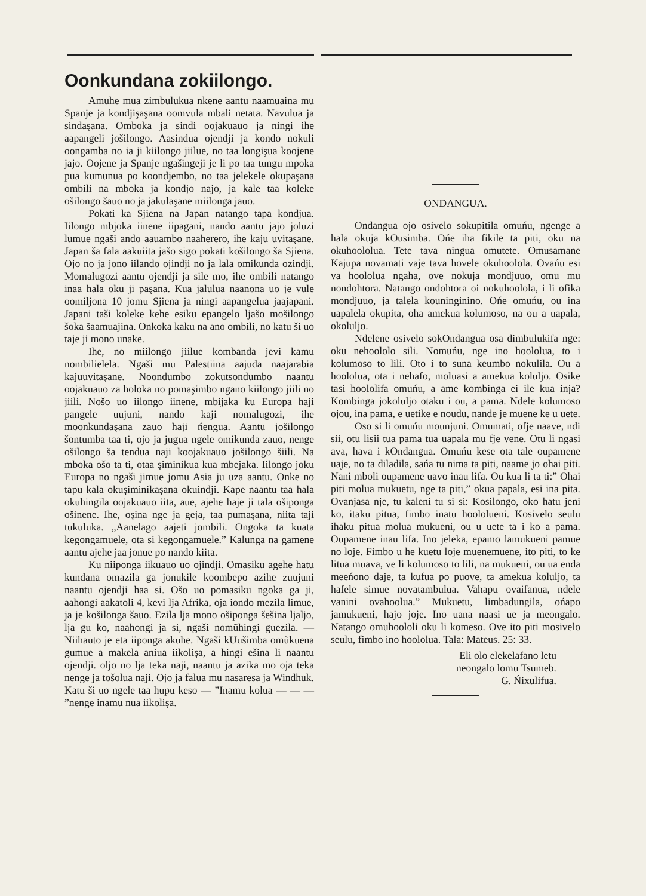Oonkundana zokiilongo.
Amuhe mua zimbulukua nkene aantu naamuaina mu Spanje ja kondjişaşana oomvula mbali netata. Navulua ja sindaşana. Omboka ja sindi oojakuauo ja ningi ihe aapangeli jošilongo. Aasindua ojendji ja kondo nokuli oongamba no ia ji kiilongo jiilue, no taa longişua koojene jajo. Oojene ja Spanje ngašingeji je li po taa tungu mpoka pua kumunua po koondjembo, no taa jelekele okupaşana ombili na mboka ja kondjo najo, ja kale taa koleke ošilongo šauo no ja jakulaşane miilonga jauo.
Pokati ka Sjiena na Japan natango tapa kondjua. Iilongo mbjoka iinene iipagani, nando aantu jajo joluzi lumue ngaši ando aauambo naaherero, ihe kaju uvitaşane. Japan ša fala aakuiita jašo sigo pokati košilongo ša Sjiena. Ojo no ja jono iilando ojindji no ja lala omikunda ozindji. Momalugozi aantu ojendji ja sile mo, ihe ombili natango inaa hala oku ji paşana. Kua jalulua naanona uo je vule oomiljona 10 jomu Sjiena ja ningi aapangelua jaajapani. Japani taši koleke kehe esiku epangelo ljašo mošilongo šoka šaamuajina. Onkoka kaku na ano ombili, no katu ši uo taje ji mono unake.
Ihe, no miilongo jiilue kombanda jevi kamu nombilielela. Ngaši mu Palestiina aajuda naajarabia kajuuvitaşane. Noondumbo zokutsondumbo naantu oojakuauo za holoka no pomaşimbo ngano kiilongo jiili no jiili. Nošo uo iilongo iinene, mbijaka ku Europa haji pangele uujuni, nando kaji nomalugozi, ihe moonkundaşana zauo haji ńengua. Aantu jošilongo šontumba taa ti, ojo ja jugua ngele omikunda zauo, nenge ošilongo ša tendua naji koojakuauo jošilongo šiili. Na mboka ošo ta ti, otaa şiminikua kua mbejaka. Iilongo joku Europa no ngaši jimue jomu Asia ju uza aantu. Onke no tapu kala okuşiminikaşana okuindji. Kape naantu taa hala okuhingila oojakuauo iita, aue, ajehe haje ji tala ošiponga ošinene. Ihe, oşina nge ja geja, taa pumaşana, niita taji tukuluka. „Aanelago aajeti jombili. Ongoka ta kuata kegongamuele, ota si kegongamuele.” Kalunga na gamene aantu ajehe jaa jonue po nando kiita.
Ku niiponga iikuauo uo ojindji. Omasiku agehe hatu kundana omazila ga jonukile koombepo azihe zuujuni naantu ojendji haa si. Ošo uo pomasiku ngoka ga ji, aahongi aakatoli 4, kevi lja Afrika, oja iondo mezila limue, ja je košilonga šauo. Ezila lja mono ošiponga šešina ljaljo, lja gu ko, naahongi ja si, ngaši nomũhingi guezila. — Niihauto je eta iiponga akuhe. Ngaši kUušimba omũkuena gumue a makela aniua iikolişa, a hingi ešina li naantu ojendji. oljo no lja teka naji, naantu ja azika mo oja teka nenge ja tošolua naji. Ojo ja falua mu nasaresa ja Windhuk. Katu ši uo ngele taa hupu keso — ”Inamu kolua — — — ”nenge inamu nua iikolişa.
ONDANGUA.
Ondangua ojo osivelo sokupitila omuńu, ngenge a hala okuja kOusimba. Ońe iha fikile ta piti, oku na okuhoololua. Tete tava ningua omutete. Omusamane Kajupa novamati vaje tava hovele okuhoolola. Ovańu esi va hoololua ngaha, ove nokuja mondjuuo, omu mu nondohtora. Natango ondohtora oi nokuhoolola, i li ofika mondjuuo, ja talela kouninginino. Ońe omuńu, ou ina uapalela okupita, oha amekua kolumoso, na ou a uapala, okoluljo.
Ndelene osivelo sokOndangua osa dimbulukifa nge: oku nehoololo sili. Nomuńu, nge ino hoololua, to i kolumoso to lili. Oto i to suna keumbo nokulila. Ou a hoololua, ota i nehafo, moluasi a amekua koluljo. Osike tasi hoololifa omuńu, a ame kombinga ei ile kua inja? Kombinga jokoluljo otaku i ou, a pama. Ndele kolumoso ojou, ina pama, e uetike e noudu, nande je muene ke u uete.
Oso si li omuńu mounjuni. Omumati, ofje naave, ndi sii, otu lisii tua pama tua uapala mu fje vene. Otu li ngasi ava, hava i kOndangua. Omuńu kese ota tale oupamene uaje, no ta diladila, sańa tu nima ta piti, naame jo ohai piti. Nani mboli oupamene uavo inau lifa. Ou kua li ta ti:” Ohai piti molua mukuetu, nge ta piti,” okua papala, esi ina pita. Ovanjasa nje, tu kaleni tu si si: Kosilongo, oko hatu jeni ko, itaku pitua, fimbo inatu hoololueni. Kosivelo seulu ihaku pitua molua mukueni, ou u uete ta i ko a pama. Oupamene inau lifa. Ino jeleka, epamo lamukueni pamue no loje. Fimbo u he kuetu loje muenemuene, ito piti, to ke litua muava, ve li kolumoso to lili, na mukueni, ou ua enda meeńono daje, ta kufua po puove, ta amekua koluljo, ta hafele simue novatambulua. Vahapu ovaifanua, ndele vanini ovahoolua.” Mukuetu, limbadungila, ońapo jamukueni, hajo joje. Ino uana naasi ue ja meongalo. Natango omuhoololi oku li komeso. Ove ito piti mosivelo seulu, fimbo ino hoololua. Tala: Mateus. 25: 33.
Eli olo elekelafano letu
neongalo lomu Tsumeb.
G. Ńixulifua.